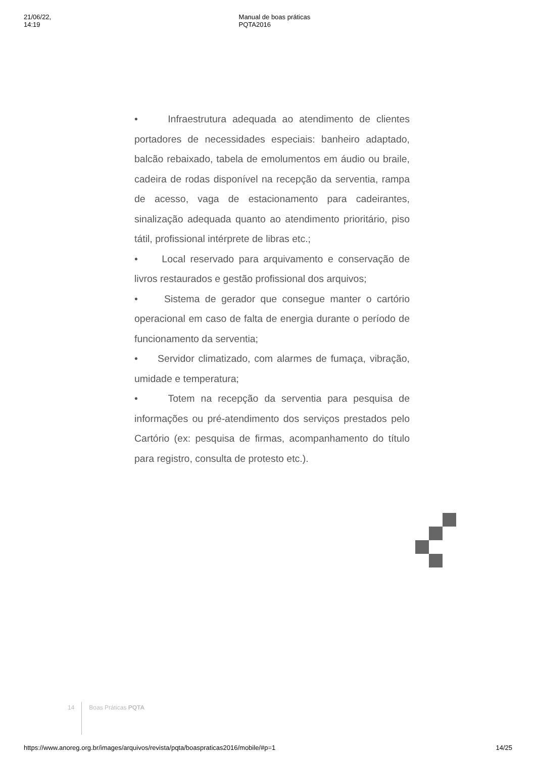21/06/22, 14:19 Manual de boas práticas PQTA2016
• Infraestrutura adequada ao atendimento de clientes portadores de necessidades especiais: banheiro adaptado, balcão rebaixado, tabela de emolumentos em áudio ou braile, cadeira de rodas disponível na recepção da serventia, rampa de acesso, vaga de estacionamento para cadeirantes, sinalização adequada quanto ao atendimento prioritário, piso tátil, profissional intérprete de libras etc.;
• Local reservado para arquivamento e conservação de livros restaurados e gestão profissional dos arquivos;
• Sistema de gerador que consegue manter o cartório operacional em caso de falta de energia durante o período de funcionamento da serventia;
• Servidor climatizado, com alarmes de fumaça, vibração, umidade e temperatura;
• Totem na recepção da serventia para pesquisa de informações ou pré-atendimento dos serviços prestados pelo Cartório (ex: pesquisa de firmas, acompanhamento do título para registro, consulta de protesto etc.).
14 Boas Práticas PQTA
https://www.anoreg.org.br/images/arquivos/revista/pqta/boaspraticas2016/mobile/#p=1 14/25